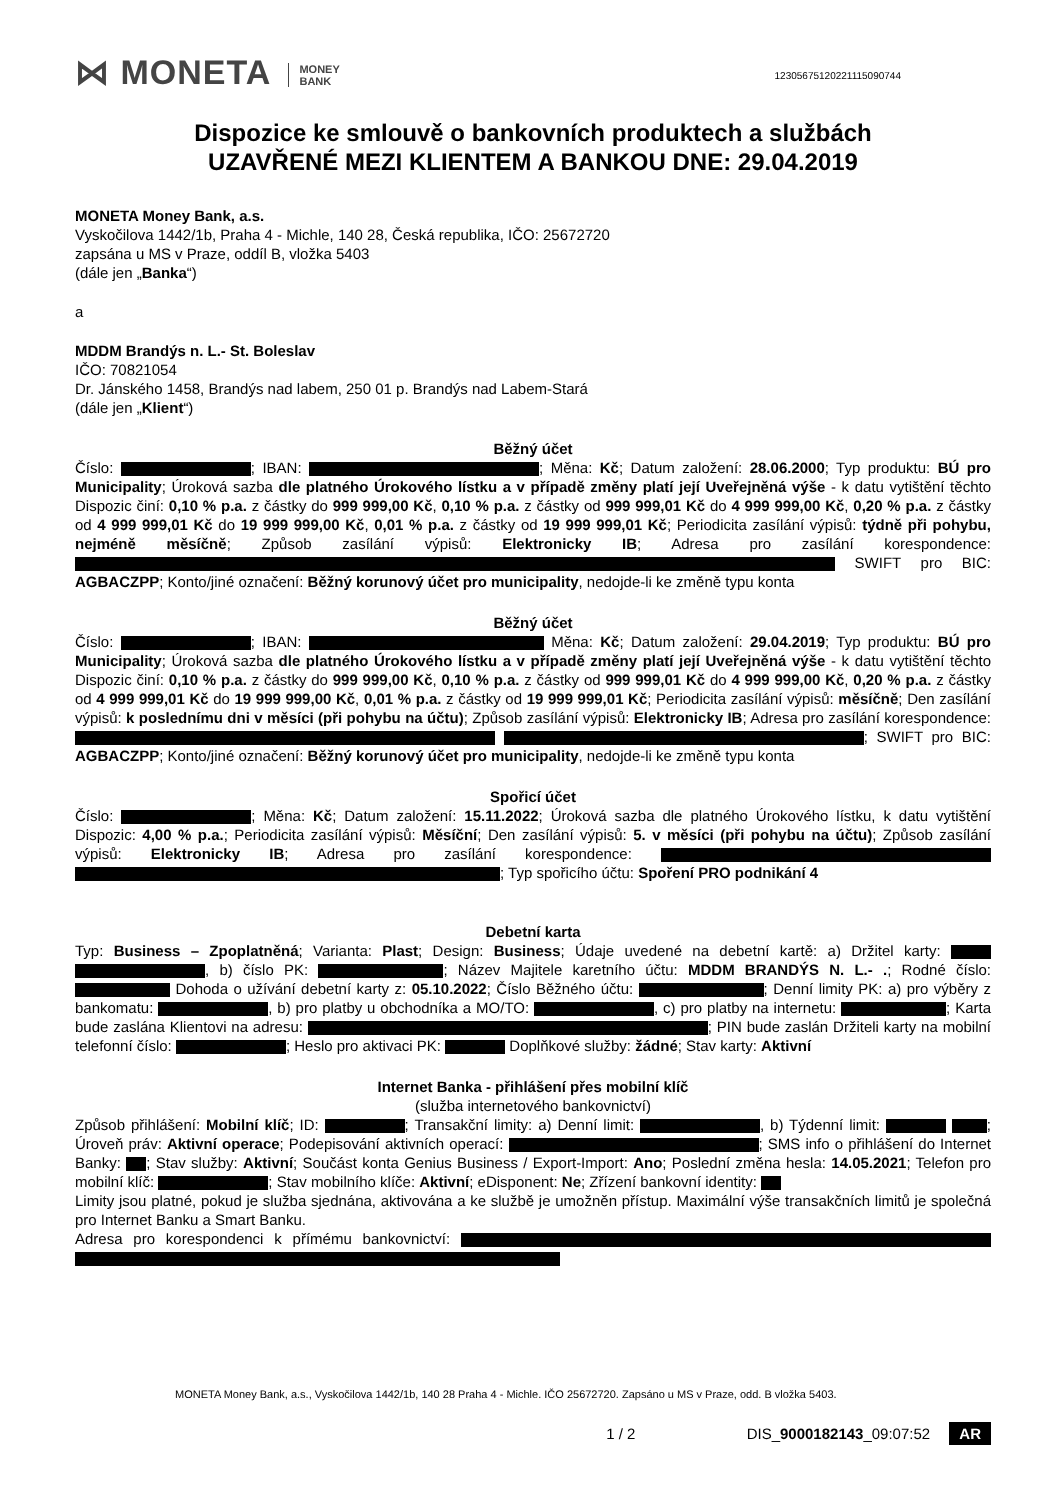⋈ MONETA MONEY
BANK
12305675120221115090744
Dispozice ke smlouvě o bankovních produktech a službách
UZAVŘENÉ MEZI KLIENTEM A BANKOU DNE: 29.04.2019
MONETA Money Bank, a.s.
Vyskočilova 1442/1b, Praha 4 - Michle, 140 28, Česká republika, IČO: 25672720
zapsána u MS v Praze, oddíl B, vložka 5403
(dále jen „Banka“)
a
MDDM Brandýs n. L.- St. Boleslav
IČO: 70821054
Dr. Jánského 1458, Brandýs nad labem, 250 01 p. Brandýs nad Labem-Stará
(dále jen „Klient“)
Běžný účet
Číslo: ; IBAN: ; Měna: Kč; Datum založení: 28.06.2000; Typ produktu: BÚ pro Municipality; Úroková sazba dle platného Úrokového lístku a v případě změny platí její Uveřejněná výše - k datu vytištění těchto Dispozic činí: 0,10 % p.a. z částky do 999 999,00 Kč, 0,10 % p.a. z částky od 999 999,01 Kč do 4 999 999,00 Kč, 0,20 % p.a. z částky od 4 999 999,01 Kč do 19 999 999,00 Kč, 0,01 % p.a. z částky od 19 999 999,01 Kč; Periodicita zasílání výpisů: týdně při pohybu, nejméně měsíčně; Způsob zasílání výpisů: Elektronicky IB; Adresa pro zasílání korespondence: SWIFT pro BIC: AGBACZPP; Konto/jiné označení: Běžný korunový účet pro municipality, nedojde-li ke změně typu konta
Běžný účet
Číslo: ; IBAN: Měna: Kč; Datum založení: 29.04.2019; Typ produktu: BÚ pro Municipality; Úroková sazba dle platného Úrokového lístku a v případě změny platí její Uveřejněná výše - k datu vytištění těchto Dispozic činí: 0,10 % p.a. z částky do 999 999,00 Kč, 0,10 % p.a. z částky od 999 999,01 Kč do 4 999 999,00 Kč, 0,20 % p.a. z částky od 4 999 999,01 Kč do 19 999 999,00 Kč, 0,01 % p.a. z částky od 19 999 999,01 Kč; Periodicita zasílání výpisů: měsíčně; Den zasílání výpisů: k poslednímu dni v měsíci (při pohybu na účtu); Způsob zasílání výpisů: Elektronicky IB; Adresa pro zasílání korespondence: ; SWIFT pro BIC: AGBACZPP; Konto/jiné označení: Běžný korunový účet pro municipality, nedojde-li ke změně typu konta
Spořicí účet
Číslo: ; Měna: Kč; Datum založení: 15.11.2022; Úroková sazba dle platného Úrokového lístku, k datu vytištění Dispozic: 4,00 % p.a.; Periodicita zasílání výpisů: Měsíční; Den zasílání výpisů: 5. v měsíci (při pohybu na účtu); Způsob zasílání výpisů: Elektronicky IB; Adresa pro zasílání korespondence: ; Typ spořicího účtu: Spoření PRO podnikání 4
Debetní karta
Typ: Business – Zpoplatněná; Varianta: Plast; Design: Business; Údaje uvedené na debetní kartě: a) Držitel karty: , b) číslo PK: ; Název Majitele karetního účtu: MDDM BRANDÝS N. L.- .; Rodné číslo: Dohoda o užívání debetní karty z: 05.10.2022; Číslo Běžného účtu: ; Denní limity PK: a) pro výběry z bankomatu: , b) pro platby u obchodníka a MO/TO: , c) pro platby na internetu: ; Karta bude zaslána Klientovi na adresu: ; PIN bude zaslán Držiteli karty na mobilní telefonní číslo: ; Heslo pro aktivaci PK: Doplňkové služby: žádné; Stav karty: Aktivní
Internet Banka - přihlášení přes mobilní klíč
(služba internetového bankovnictví)
Způsob přihlášení: Mobilní klíč; ID: ; Transakční limity: a) Denní limit: , b) Týdenní limit: ; Úroveň práv: Aktivní operace; Podepisování aktivních operací: ; SMS info o přihlášení do Internet Banky: ; Stav služby: Aktivní; Součást konta Genius Business / Export-Import: Ano; Poslední změna hesla: 14.05.2021; Telefon pro mobilní klíč: ; Stav mobilního klíče: Aktivní; eDisponent: Ne; Zřízení bankovní identity:
Limity jsou platné, pokud je služba sjednána, aktivována a ke službě je umožněn přístup. Maximální výše transakčních limitů je společná pro Internet Banku a Smart Banku.
Adresa pro korespondenci k přímému bankovnictví:
MONETA Money Bank, a.s., Vyskočilova 1442/1b, 140 28 Praha 4 - Michle. IČO 25672720. Zapsáno u MS v Praze, odd. B vložka 5403.
1 / 2 DIS_9000182143_09:07:52 AR